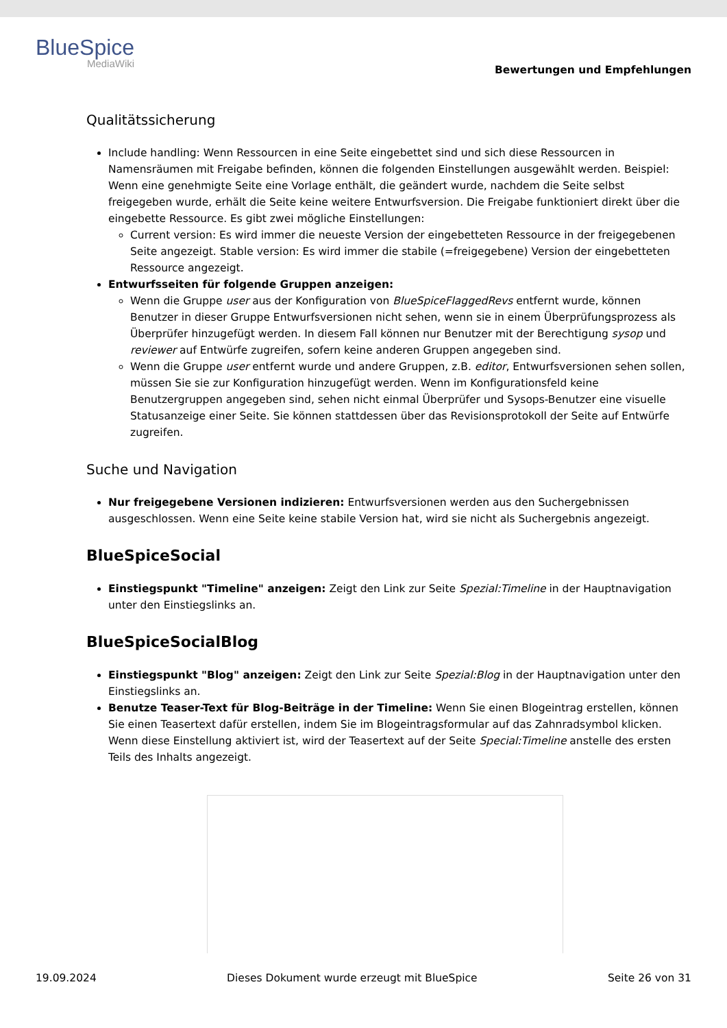BlueSpice
MediaWiki
Bewertungen und Empfehlungen
Qualitätssicherung
Include handling: Wenn Ressourcen in eine Seite eingebettet sind und sich diese Ressourcen in Namensräumen mit Freigabe befinden, können die folgenden Einstellungen ausgewählt werden. Beispiel: Wenn eine genehmigte Seite eine Vorlage enthält, die geändert wurde, nachdem die Seite selbst freigegeben wurde, erhält die Seite keine weitere Entwurfsversion. Die Freigabe funktioniert direkt über die eingebette Ressource. Es gibt zwei mögliche Einstellungen:
Current version: Es wird immer die neueste Version der eingebetteten Ressource in der freigegebenen Seite angezeigt. Stable version: Es wird immer die stabile (=freigegebene) Version der eingebetteten Ressource angezeigt.
Entwurfsseiten für folgende Gruppen anzeigen:
Wenn die Gruppe user aus der Konfiguration von BlueSpiceFlaggedRevs entfernt wurde, können Benutzer in dieser Gruppe Entwurfsversionen nicht sehen, wenn sie in einem Überprüfungsprozess als Überprüfer hinzugefügt werden. In diesem Fall können nur Benutzer mit der Berechtigung sysop und reviewer auf Entwürfe zugreifen, sofern keine anderen Gruppen angegeben sind.
Wenn die Gruppe user entfernt wurde und andere Gruppen, z.B. editor, Entwurfsversionen sehen sollen, müssen Sie sie zur Konfiguration hinzugefügt werden. Wenn im Konfigurationsfeld keine Benutzergruppen angegeben sind, sehen nicht einmal Überprüfer und Sysops-Benutzer eine visuelle Statusanzeige einer Seite. Sie können stattdessen über das Revisionsprotokoll der Seite auf Entwürfe zugreifen.
Suche und Navigation
Nur freigegebene Versionen indizieren: Entwurfsversionen werden aus den Suchergebnissen ausgeschlossen. Wenn eine Seite keine stabile Version hat, wird sie nicht als Suchergebnis angezeigt.
BlueSpiceSocial
Einstiegspunkt "Timeline" anzeigen: Zeigt den Link zur Seite Spezial:Timeline in der Hauptnavigation unter den Einstiegslinks an.
BlueSpiceSocialBlog
Einstiegspunkt "Blog" anzeigen: Zeigt den Link zur Seite Spezial:Blog in der Hauptnavigation unter den Einstiegslinks an.
Benutze Teaser-Text für Blog-Beiträge in der Timeline: Wenn Sie einen Blogeintrag erstellen, können Sie einen Teasertext dafür erstellen, indem Sie im Blogeintragsformular auf das Zahnradsymbol klicken. Wenn diese Einstellung aktiviert ist, wird der Teasertext auf der Seite Special:Timeline anstelle des ersten Teils des Inhalts angezeigt.
19.09.2024 Dieses Dokument wurde erzeugt mit BlueSpice Seite 26 von 31